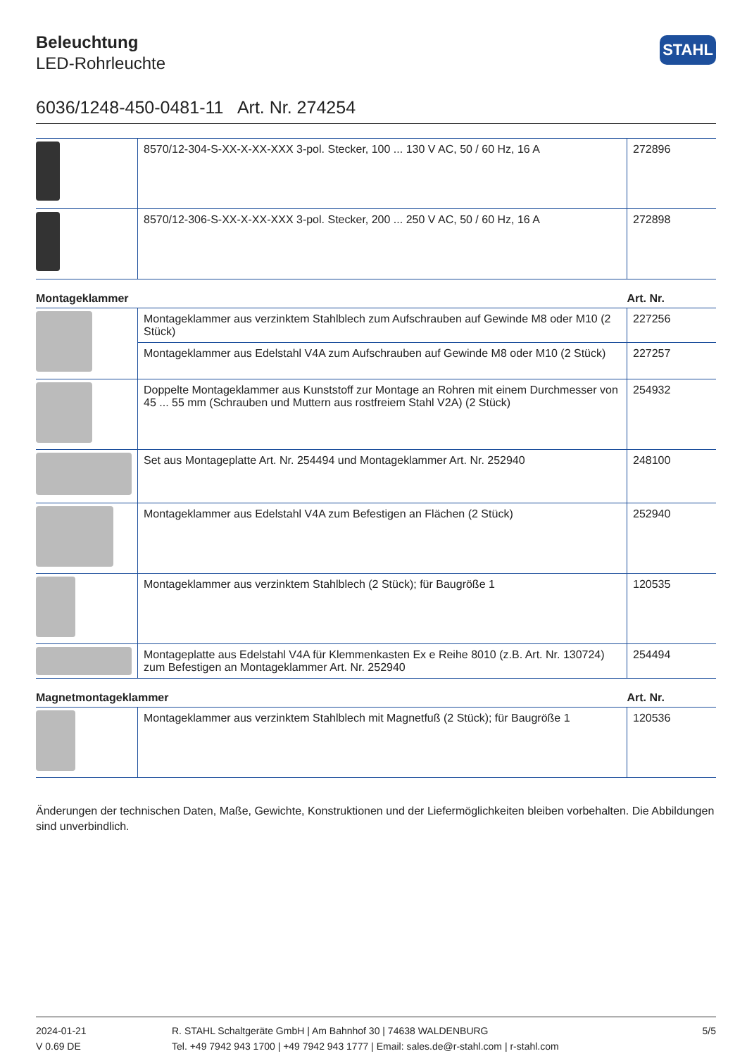Beleuchtung
LED-Rohrleuchte
STAHL
6036/1248-450-0481-11 Art. Nr. 274254
| | 8570/12-304-S-XX-X-XX-XXX 3-pol. Stecker, 100 ... 130 V AC, 50 / 60 Hz, 16 A | 272896 |
| | 8570/12-306-S-XX-X-XX-XXX 3-pol. Stecker, 200 ... 250 V AC, 50 / 60 Hz, 16 A | 272898 |
| Montageklammer | | Art. Nr. |
| --- | --- | --- |
| | Montageklammer aus verzinktem Stahlblech zum Aufschrauben auf Gewinde M8 oder M10 (2 Stück) | 227256 |
| | Montageklammer aus Edelstahl V4A zum Aufschrauben auf Gewinde M8 oder M10 (2 Stück) | 227257 |
| | Doppelte Montageklammer aus Kunststoff zur Montage an Rohren mit einem Durchmesser von 45 ... 55 mm (Schrauben und Muttern aus rostfreiem Stahl V2A) (2 Stück) | 254932 |
| | Set aus Montageplatte Art. Nr. 254494 und Montageklammer Art. Nr. 252940 | 248100 |
| | Montageklammer aus Edelstahl V4A zum Befestigen an Flächen (2 Stück) | 252940 |
| | Montageklammer aus verzinktem Stahlblech (2 Stück); für Baugröße 1 | 120535 |
| | Montageplatte aus Edelstahl V4A für Klemmenkasten Ex e Reihe 8010 (z.B. Art. Nr. 130724) zum Befestigen an Montageklammer Art. Nr. 252940 | 254494 |
| Magnetmontageklammer | | Art. Nr. |
| --- | --- | --- |
| | Montageklammer aus verzinktem Stahlblech mit Magnetfuß (2 Stück); für Baugröße 1 | 120536 |
Änderungen der technischen Daten, Maße, Gewichte, Konstruktionen und der Liefermöglichkeiten bleiben vorbehalten. Die Abbildungen sind unverbindlich.
2024-01-21
V 0.69 DE
R. STAHL Schaltgeräte GmbH | Am Bahnhof 30 | 74638 WALDENBURG
Tel. +49 7942 943 1700 | +49 7942 943 1777 | Email: sales.de@r-stahl.com | r-stahl.com
5/5